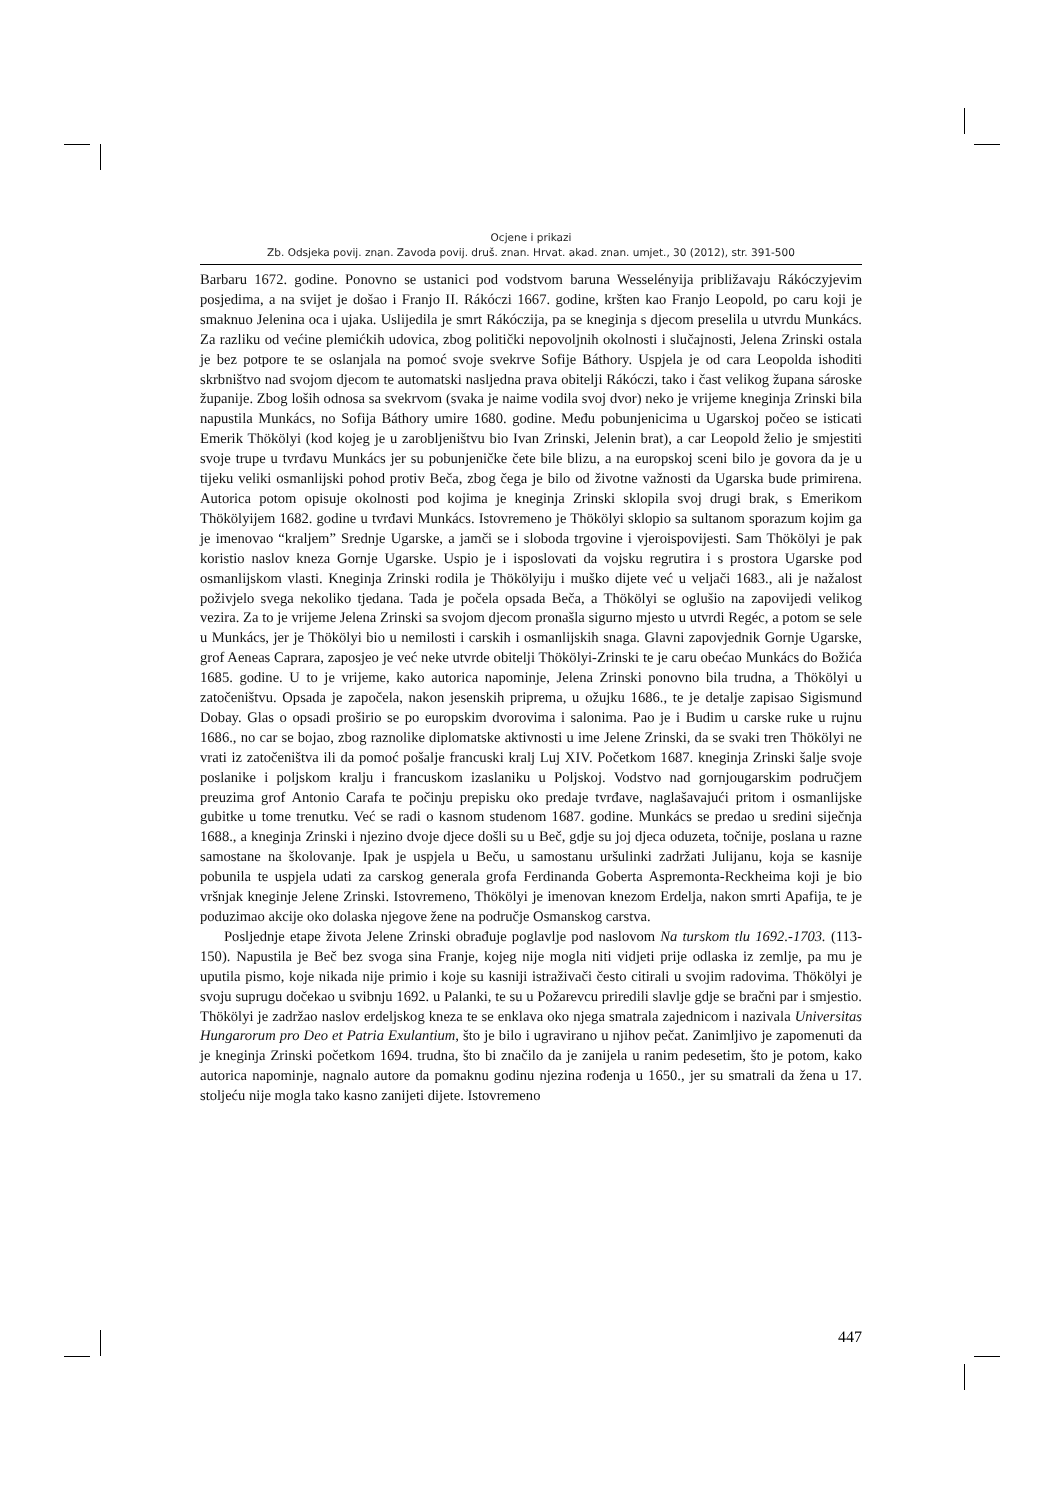Ocjene i prikazi
Zb. Odsjeka povij. znan. Zavoda povij. druš. znan. Hrvat. akad. znan. umjet., 30 (2012), str. 391-500
Barbaru 1672. godine. Ponovno se ustanici pod vodstvom baruna Wesselényija približavaju Rákóczyjevim posjedima, a na svijet je došao i Franjo II. Rákóczi 1667. godine, kršten kao Franjo Leopold, po caru koji je smaknuo Jelenina oca i ujaka. Uslijedila je smrt Rákóczija, pa se kneginja s djecom preselila u utvrdu Munkács. Za razliku od većine plemićkih udovica, zbog politički nepovoljnih okolnosti i slučajnosti, Jelena Zrinski ostala je bez potpore te se oslanjala na pomoć svoje svekrve Sofije Báthory. Uspjela je od cara Leopolda ishoditi skrbništvo nad svojom djecom te automatski nasljedna prava obitelji Rákóczi, tako i čast velikog župana sároske županije. Zbog loših odnosa sa svekrvom (svaka je naime vodila svoj dvor) neko je vrijeme kneginja Zrinski bila napustila Munkács, no Sofija Báthory umire 1680. godine. Među pobunjenicima u Ugarskoj počeo se isticati Emerik Thökölyi (kod kojeg je u zarobljeništvu bio Ivan Zrinski, Jelenin brat), a car Leopold želio je smjestiti svoje trupe u tvrđavu Munkács jer su pobunjeničke čete bile blizu, a na europskoj sceni bilo je govora da je u tijeku veliki osmanlijski pohod protiv Beča, zbog čega je bilo od životne važnosti da Ugarska bude primirena. Autorica potom opisuje okolnosti pod kojima je kneginja Zrinski sklopila svoj drugi brak, s Emerikom Thökölyijem 1682. godine u tvrđavi Munkács. Istovremeno je Thökölyi sklopio sa sultanom sporazum kojim ga je imenovao “kraljem” Srednje Ugarske, a jamči se i sloboda trgovine i vjeroispovijesti. Sam Thökölyi je pak koristio naslov kneza Gornje Ugarske. Uspio je i isposlovati da vojsku regrutira i s prostora Ugarske pod osmanlijskom vlasti. Kneginja Zrinski rodila je Thökölyiju i muško dijete već u veljači 1683., ali je nažalost poživjelo svega nekoliko tjedana. Tada je počela opsada Beča, a Thökölyi se oglušio na zapovijedi velikog vezira. Za to je vrijeme Jelena Zrinski sa svojom djecom pronašla sigurno mjesto u utvrdi Regéc, a potom se sele u Munkács, jer je Thökölyi bio u nemilosti i carskih i osmanlijskih snaga. Glavni zapovjednik Gornje Ugarske, grof Aeneas Caprara, zaposjeo je već neke utvrde obitelji Thökölyi-Zrinski te je caru obećao Munkács do Božića 1685. godine. U to je vrijeme, kako autorica napominje, Jelena Zrinski ponovno bila trudna, a Thökölyi u zatočeništvu. Opsada je započela, nakon jesenskih priprema, u ožujku 1686., te je detalje zapisao Sigismund Dobay. Glas o opsadi proširio se po europskim dvorovima i salonima. Pao je i Budim u carske ruke u rujnu 1686., no car se bojao, zbog raznolike diplomatske aktivnosti u ime Jelene Zrinski, da se svaki tren Thökölyi ne vrati iz zatočeništva ili da pomoć pošalje francuski kralj Luj XIV. Početkom 1687. kneginja Zrinski šalje svoje poslanike i poljskom kralju i francuskom izaslaniku u Poljskoj. Vodstvo nad gornjougarskim područjem preuzima grof Antonio Carafa te počinju prepisku oko predaje tvrđave, naglašavajući pritom i osmanlijske gubitke u tome trenutku. Već se radi o kasnom studenom 1687. godine. Munkács se predao u sredini siječnja 1688., a kneginja Zrinski i njezino dvoje djece došli su u Beč, gdje su joj djeca oduzeta, točnije, poslana u razne samostane na školovanje. Ipak je uspjela u Beču, u samostanu uršulinki zadržati Julijanu, koja se kasnije pobunila te uspjela udati za carskog generala grofa Ferdinanda Goberta Aspremonta-Reckheima koji je bio vršnjak kneginje Jelene Zrinski. Istovremeno, Thökölyi je imenovan knezom Erdelja, nakon smrti Apafija, te je poduzimao akcije oko dolaska njegove žene na područje Osmanskog carstva.
Posljednje etape života Jelene Zrinski obrađuje poglavlje pod naslovom Na turskom tlu 1692.-1703. (113-150). Napustila je Beč bez svoga sina Franje, kojeg nije mogla niti vidjeti prije odlaska iz zemlje, pa mu je uputila pismo, koje nikada nije primio i koje su kasniji istraživači često citirali u svojim radovima. Thökölyi je svoju suprugu dočekao u svibnju 1692. u Palanki, te su u Požarevcu priredili slavlje gdje se bračni par i smjestio. Thökölyi je zadržao naslov erdeljskog kneza te se enklava oko njega smatrala zajednicom i nazivala Universitas Hungarorum pro Deo et Patria Exulantium, što je bilo i ugravirano u njihov pečat. Zanimljivo je zapomenuti da je kneginja Zrinski početkom 1694. trudna, što bi značilo da je zanijela u ranim pedesetim, što je potom, kako autorica napominje, nagnalo autore da pomaknu godinu njezina rođenja u 1650., jer su smatrali da žena u 17. stoljeću nije mogla tako kasno zanijeti dijete. Istovremeno
447